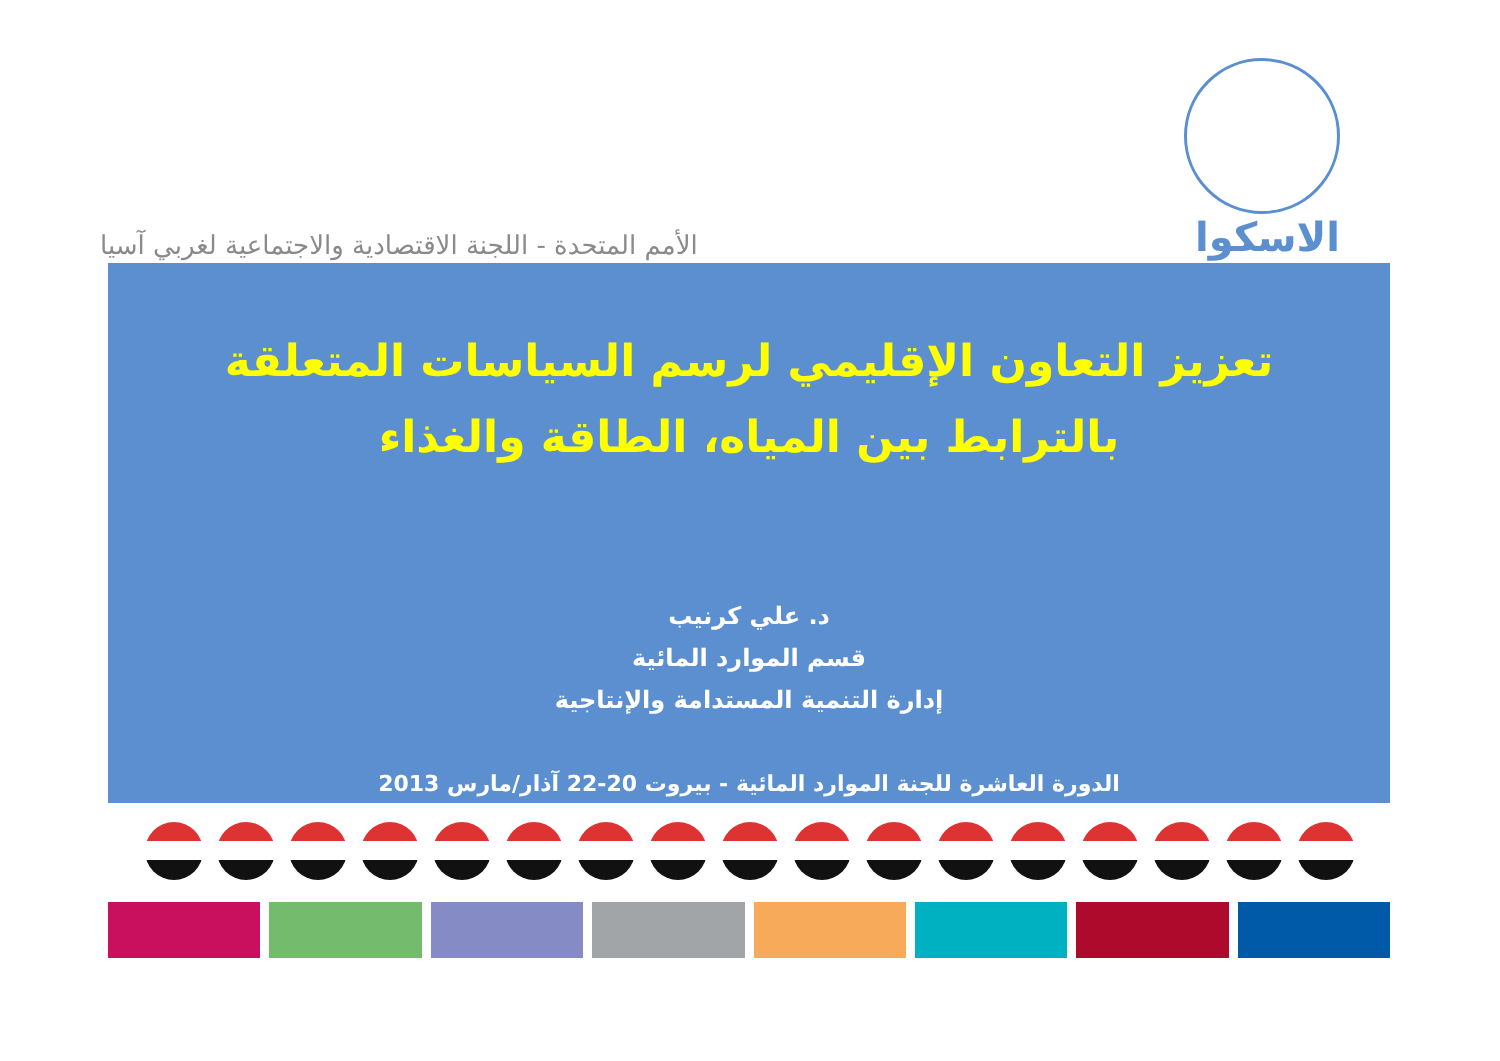الأمم المتحدة - اللجنة الاقتصادية والاجتماعية لغربي آسيا
الاسكوا
تعزيز التعاون الإقليمي لرسم السياسات المتعلقة بالترابط بين المياه، الطاقة والغذاء
د. علي كرنيب
قسم الموارد المائية
إدارة التنمية المستدامة والإنتاجية
الدورة العاشرة للجنة الموارد المائية - بيروت 20-22 آذار/مارس 2013